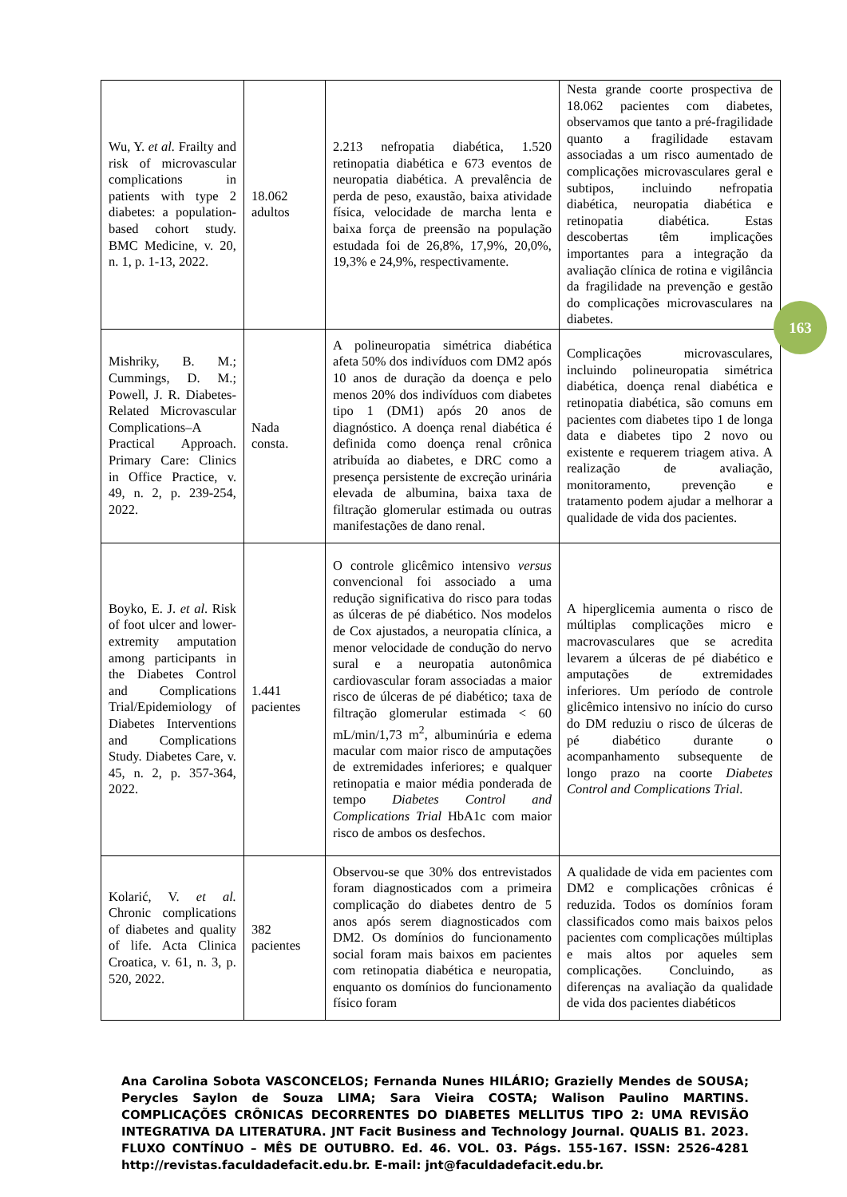| Wu, Y. et al. Frailty and risk of microvascular complications in patients with type 2 diabetes: a population-based cohort study. BMC Medicine, v. 20, n. 1, p. 1-13, 2022. | 18.062 adultos | 2.213 nefropatia diabética, 1.520 retinopatia diabética e 673 eventos de neuropatia diabética. A prevalência de perda de peso, exaustão, baixa atividade física, velocidade de marcha lenta e baixa força de preensão na população estudada foi de 26,8%, 17,9%, 20,0%, 19,3% e 24,9%, respectivamente. | Nesta grande coorte prospectiva de 18.062 pacientes com diabetes, observamos que tanto a pré-fragilidade quanto a fragilidade estavam associadas a um risco aumentado de complicações microvasculares geral e subtipos, incluindo nefropatia diabética, neuropatia diabética e retinopatia diabética. Estas descobertas têm implicações importantes para a integração da avaliação clínica de rotina e vigilância da fragilidade na prevenção e gestão do complicações microvasculares na diabetes. |
| Mishriky, B. M.; Cummings, D. M.; Powell, J. R. Diabetes-Related Microvascular Complications–A Practical Approach. Primary Care: Clinics in Office Practice, v. 49, n. 2, p. 239-254, 2022. | Nada consta. | A polineuropatia simétrica diabética afeta 50% dos indivíduos com DM2 após 10 anos de duração da doença e pelo menos 20% dos indivíduos com diabetes tipo 1 (DM1) após 20 anos de diagnóstico. A doença renal diabética é definida como doença renal crônica atribuída ao diabetes, e DRC como a presença persistente de excreção urinária elevada de albumina, baixa taxa de filtração glomerular estimada ou outras manifestações de dano renal. | Complicações microvasculares, incluindo polineuropatia simétrica diabética, doença renal diabética e retinopatia diabética, são comuns em pacientes com diabetes tipo 1 de longa data e diabetes tipo 2 novo ou existente e requerem triagem ativa. A realização de avaliação, monitoramento, prevenção e tratamento podem ajudar a melhorar a qualidade de vida dos pacientes. |
| Boyko, E. J. et al . Risk of foot ulcer and lower-extremity amputation among participants in the Diabetes Control and Complications Trial/Epidemiology of Diabetes Interventions and Complications Study. Diabetes Care, v. 45, n. 2, p. 357-364, 2022. | 1.441 pacientes | O controle glicêmico intensivo versus convencional foi associado a uma redução significativa do risco para todas as úlceras de pé diabético. Nos modelos de Cox ajustados, a neuropatia clínica, a menor velocidade de condução do nervo sural e a neuropatia autonômica cardiovascular foram associadas a maior risco de úlceras de pé diabético; taxa de filtração glomerular estimada < 60 mL/min/1,73 m<sup>2</sup>, albuminúria e edema macular com maior risco de amputações de extremidades inferiores; e qualquer retinopatia e maior média ponderada de tempo Diabetes Control and Complications Trial HbA1c com maior risco de ambos os desfechos. | A hiperglicemia aumenta o risco de múltiplas complicações micro e macrovasculares que se acredita levarem a úlceras de pé diabético e amputações de extremidades inferiores. Um período de controle glicêmico intensivo no início do curso do DM reduziu o risco de úlceras de pé diabético durante o acompanhamento subsequente de longo prazo na coorte Diabetes Control and Complications Trial . |
| Kolarić, V. et al. Chronic complications of diabetes and quality of life. Acta Clinica Croatica, v. 61, n. 3, p. 520, 2022. | 382 pacientes | Observou-se que 30% dos entrevistados foram diagnosticados com a primeira complicação do diabetes dentro de 5 anos após serem diagnosticados com DM2. Os domínios do funcionamento social foram mais baixos em pacientes com retinopatia diabética e neuropatia, enquanto os domínios do funcionamento físico foram | A qualidade de vida em pacientes com DM2 e complicações crônicas é reduzida. Todos os domínios foram classificados como mais baixos pelos pacientes com complicações múltiplas e mais altos por aqueles sem complicações. Concluindo, as diferenças na avaliação da qualidade de vida dos pacientes diabéticos |
163
Ana Carolina Sobota VASCONCELOS; Fernanda Nunes HILÁRIO; Grazielly Mendes de SOUSA; Perycles Saylon de Souza LIMA; Sara Vieira COSTA; Walison Paulino MARTINS. COMPLICAÇÕES CRÔNICAS DECORRENTES DO DIABETES MELLITUS TIPO 2: UMA REVISÃO INTEGRATIVA DA LITERATURA. JNT Facit Business and Technology Journal. QUALIS B1. 2023. FLUXO CONTÍNUO – MÊS DE OUTUBRO. Ed. 46. VOL. 03. Págs. 155-167. ISSN: 2526-4281 http://revistas.faculdadefacit.edu.br. E-mail: jnt@faculdadefacit.edu.br.